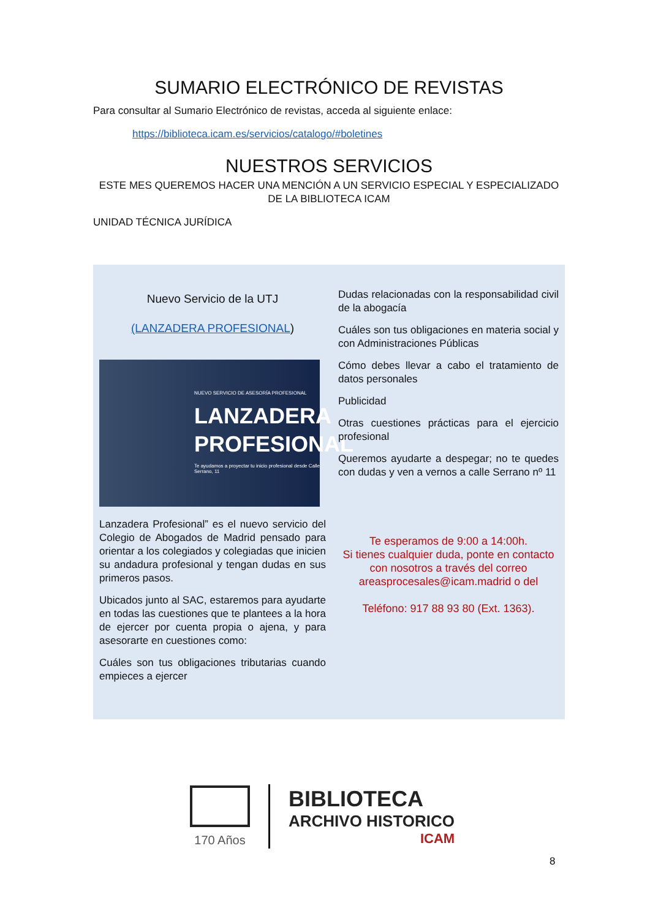SUMARIO ELECTRÓNICO DE REVISTAS
Para consultar al Sumario Electrónico de revistas, acceda al siguiente enlace:
https://biblioteca.icam.es/servicios/catalogo/#boletines
NUESTROS SERVICIOS
ESTE MES QUEREMOS HACER UNA MENCIÓN A UN SERVICIO ESPECIAL Y ESPECIALIZADO DE LA BIBLIOTECA ICAM
UNIDAD TÉCNICA JURÍDICA
Nuevo Servicio de la UTJ
(LANZADERA PROFESIONAL)
NUEVO SERVICIO DE ASESORÍA PROFESIONAL
LANZADERA PROFESIONAL
Te ayudamos a proyectar tu inicio profesional desde Calle Serrano, 11
Lanzadera Profesional” es el nuevo servicio del Colegio de Abogados de Madrid pensado para orientar a los colegiados y colegiadas que inicien su andadura profesional y tengan dudas en sus primeros pasos.
Ubicados junto al SAC, estaremos para ayudarte en todas las cuestiones que te plantees a la hora de ejercer por cuenta propia o ajena, y para asesorarte en cuestiones como:
Cuáles son tus obligaciones tributarias cuando empieces a ejercer
Dudas relacionadas con la responsabilidad civil de la abogacía
Cuáles son tus obligaciones en materia social y con Administraciones Públicas
Cómo debes llevar a cabo el tratamiento de datos personales
Publicidad
Otras cuestiones prácticas para el ejercicio profesional
Queremos ayudarte a despegar; no te quedes con dudas y ven a vernos a calle Serrano nº 11
Te esperamos de 9:00 a 14:00h.
Si tienes cualquier duda, ponte en contacto con nosotros a través del correo areasprocesales@icam.madrid o del
Teléfono: 917 88 93 80 (Ext. 1363).
170 Años
BIBLIOTECA
ARCHIVO HISTORICO
ICAM
8